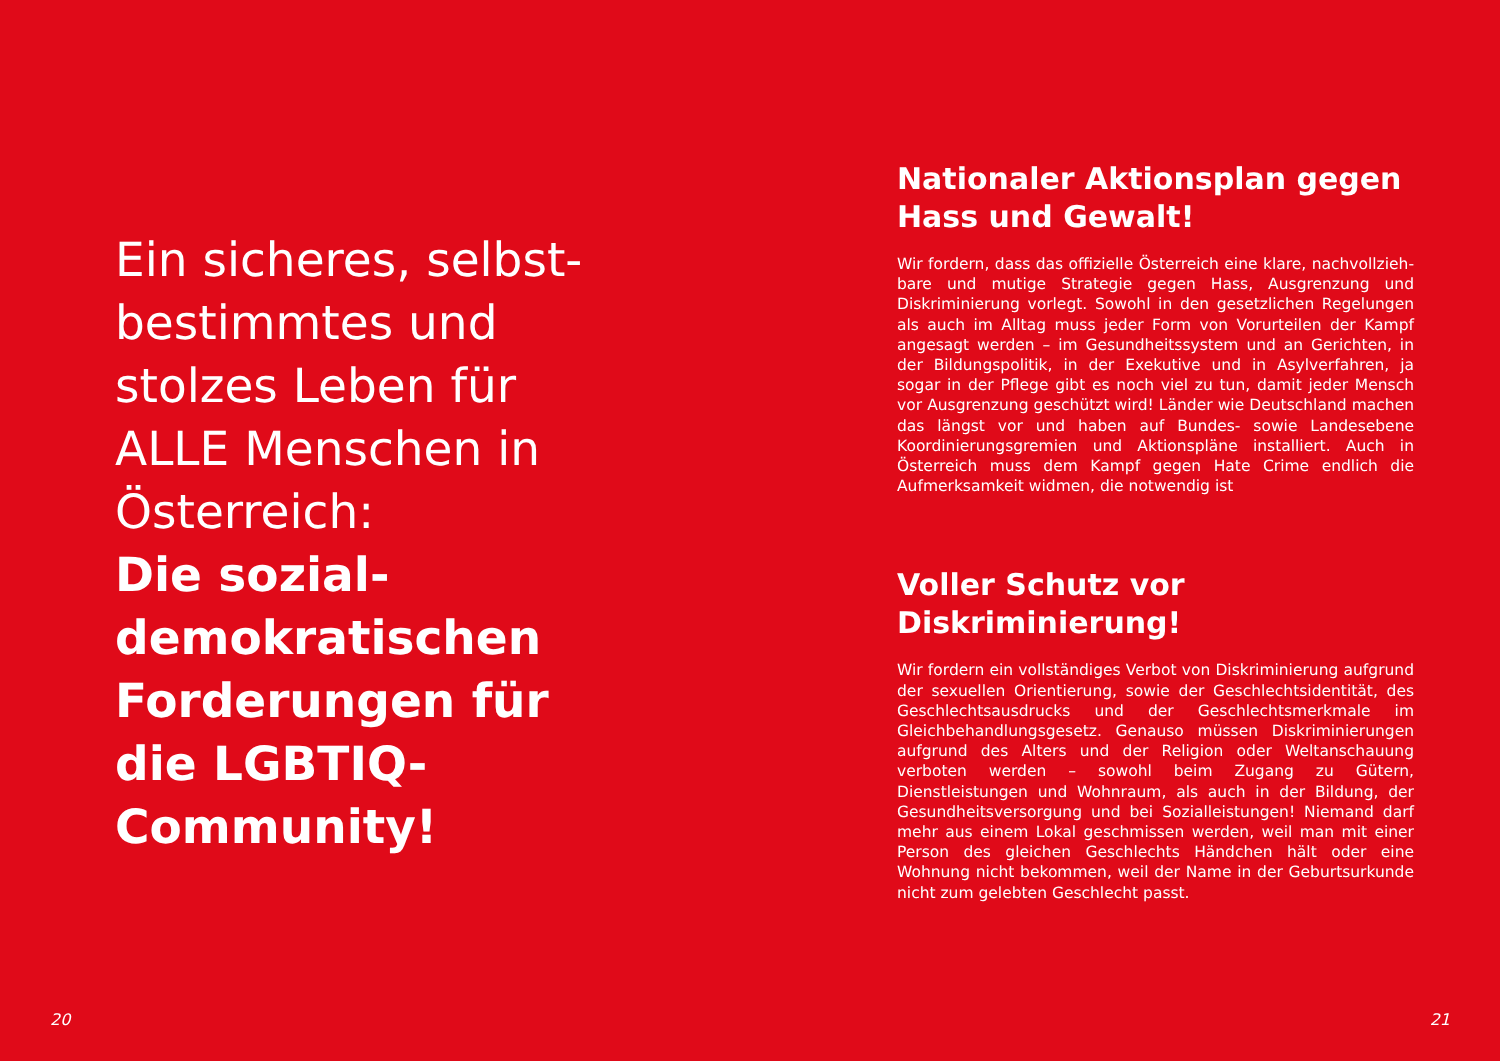Ein sicheres, selbst-
bestimmtes und
stolzes Leben für
ALLE Menschen in
Österreich:
Die sozial-
demokratischen
Forderungen für
die LGBTIQ-
Community!
Nationaler Aktionsplan gegen Hass und Gewalt!
Wir fordern, dass das offizielle Österreich eine klare, nachvollzieh­bare und mutige Strategie gegen Hass, Ausgrenzung und Diskrimi­nierung vorlegt. Sowohl in den gesetzlichen Regelungen als auch im Alltag muss jeder Form von Vorurteilen der Kampf angesagt werden – im Gesundheitssystem und an Gerichten, in der Bildungspolitik, in der Exekutive und in Asylverfahren, ja sogar in der Pflege gibt es noch viel zu tun, damit jeder Mensch vor Ausgrenzung geschützt wird! Länder wie Deutschland machen das längst vor und haben auf Bun­des- sowie Landesebene Koordinierungsgremien und Aktionspläne installiert. Auch in Österreich muss dem Kampf gegen Hate Crime endlich die Aufmerksamkeit widmen, die notwendig ist
Voller Schutz vor
Diskriminierung!
Wir fordern ein vollständiges Verbot von Diskriminierung aufgrund der sexuellen Orientierung, sowie der Geschlechtsidentität, des Geschlechtsausdrucks und der Geschlechtsmerkmale im Gleichbe­handlungsgesetz. Genauso müssen Diskriminierungen aufgrund des Alters und der Religion oder Weltanschauung verboten werden – so­wohl beim Zugang zu Gütern, Dienstleistungen und Wohnraum, als auch in der Bildung, der Gesundheitsversorgung und bei Sozialleis­tungen! Niemand darf mehr aus einem Lokal geschmissen werden, weil man mit einer Person des gleichen Geschlechts Händchen hält oder eine Wohnung nicht bekommen, weil der Name in der Geburts­urkunde nicht zum gelebten Geschlecht passt.
20 21